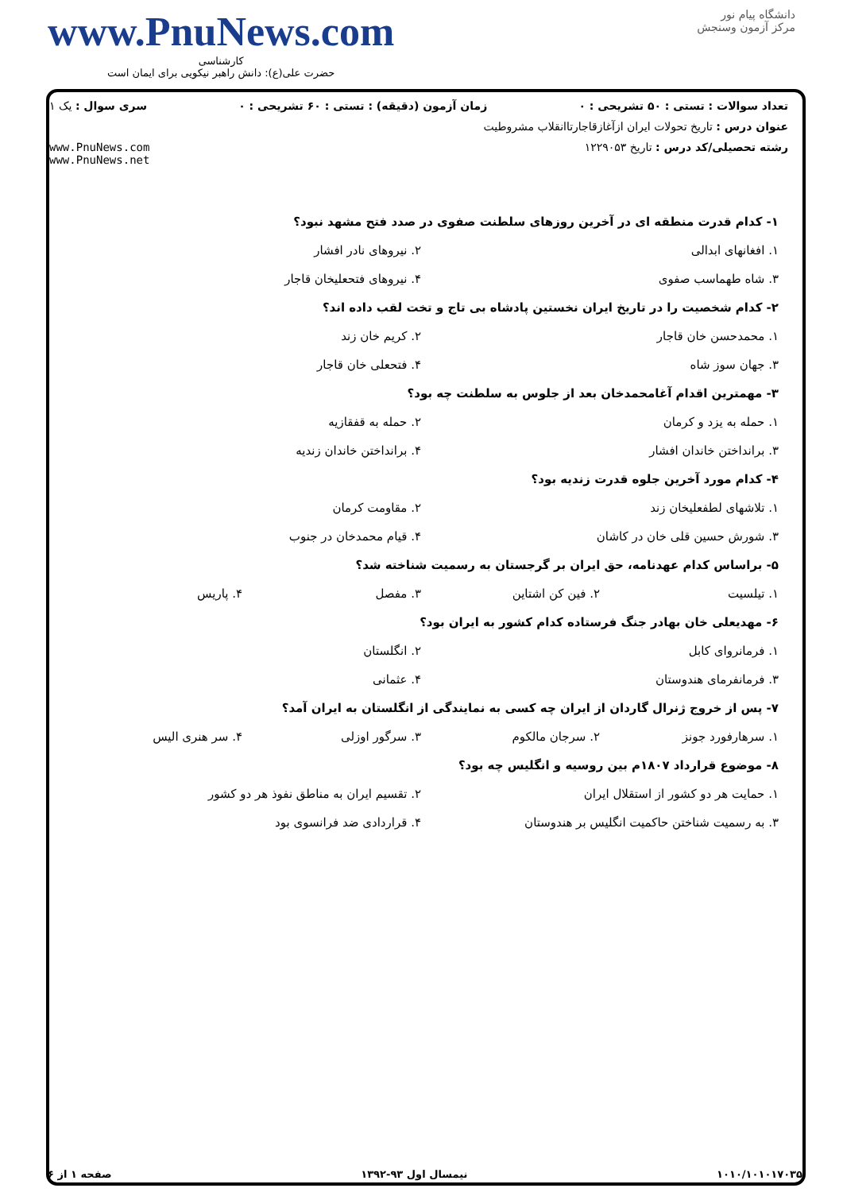دانشگاه پیام نور
مرکز آزمون وسنجش
www.PnuNews.com
کارشناسی
حضرت علی(ع): دانش راهبر نیکویی برای ایمان است
تعداد سوالات : تستی : ۵۰ تشریحی : ۰ زمان آزمون (دقیقه) : تستی : ۶۰ تشریحی : ۰ سری سوال : یک ۱
عنوان درس : تاریخ تحولات ایران ازآغازقاجارتاانقلاب مشروطیت
رشته تحصیلی/کد درس : تاریخ ۱۲۲۹۰۵۳ www.PnuNews.com
www.PnuNews.net
۱- کدام قدرت منطقه ای در آخرین روزهای سلطنت صفوی در صدد فتح مشهد نبود؟
۱. افغانهای ابدالی ۲. نیروهای نادر افشار
۳. شاه طهماسب صفوی ۴. نیروهای فتحعلیخان قاجار
۲- کدام شخصیت را در تاریخ ایران نخستین پادشاه بی تاج و تخت لقب داده اند؟
۱. محمدحسن خان قاجار ۲. کریم خان زند
۳. جهان سوز شاه ۴. فتحعلی خان قاجار
۳- مهمترین اقدام آغامحمدخان بعد از جلوس به سلطنت چه بود؟
۱. حمله به یزد و کرمان ۲. حمله به قفقازیه
۳. برانداختن خاندان افشار ۴. برانداختن خاندان زندیه
۴- کدام مورد آخرین جلوه قدرت زندیه بود؟
۱. تلاشهای لطفعلیخان زند ۲. مقاومت کرمان
۳. شورش حسین قلی خان در کاشان ۴. قیام محمدخان در جنوب
۵- براساس کدام عهدنامه، حق ایران بر گرجستان به رسمیت شناخته شد؟
۱. تیلسیت ۲. فین کن اشتاین ۳. مفصل ۴. پاریس
۶- مهدیعلی خان بهادر جنگ فرستاده کدام کشور به ایران بود؟
۱. فرمانروای کابل ۲. انگلستان
۳. فرمانفرمای هندوستان ۴. عثمانی
۷- پس از خروج ژنرال گاردان از ایران چه کسی به نمایندگی از انگلستان به ایران آمد؟
۱. سرهارفورد جونز ۲. سرجان مالکوم ۳. سرگور اوزلی ۴. سر هنری الیس
۸- موضوع قرارداد ۱۸۰۷م بین روسیه و انگلیس چه بود؟
۱. حمایت هر دو کشور از استقلال ایران ۲. تقسیم ایران به مناطق نفوذ هر دو کشور
۳. به رسمیت شناختن حاکمیت انگلیس بر هندوستان ۴. قراردادی ضد فرانسوی بود
۱۰۱۰/۱۰۱۰۱۷۰۳۵ نیمسال اول ۹۳-۱۳۹۲ صفحه ۱ از ۶